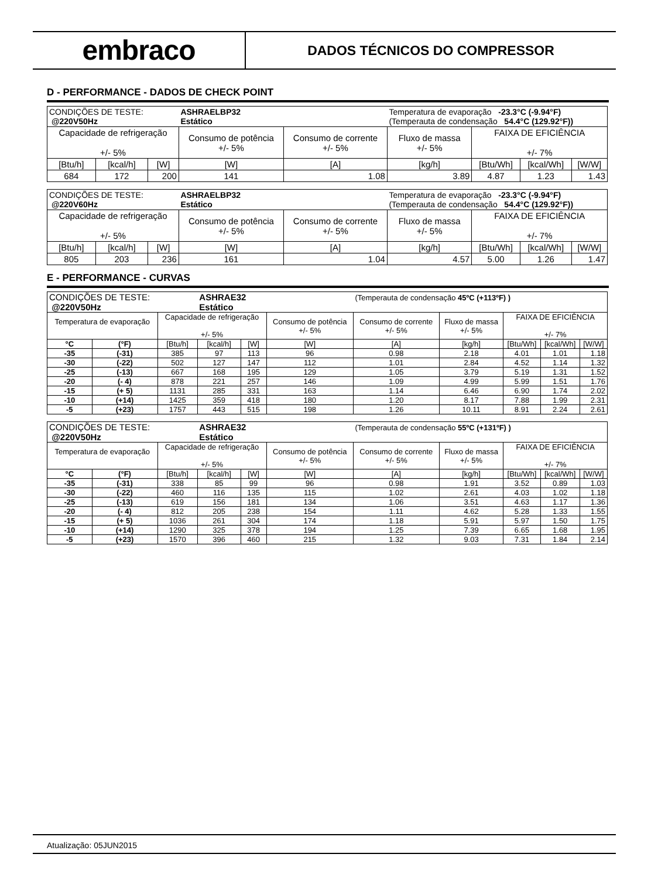embraco
DADOS TÉCNICOS DO COMPRESSOR
D - PERFORMANCE - DADOS DE CHECK POINT
| CONDIÇÕES DE TESTE: @220V50Hz | | | ASHRAELBP32 Estático | | Temperatura de evaporação -23.3°C (-9.94°F) (Temperauta de condensação 54.4°C (129.92°F)) | | | |
| Capacidade de refrigeração +/- 5% | | | Consumo de potência +/- 5% | Consumo de corrente +/- 5% | Fluxo de massa +/- 5% | FAIXA DE EFICIÊNCIA +/- 7% | | |
| [Btu/h] | [kcal/h] | [W] | [W] | [A] | [kg/h] | [Btu/Wh] | [kcal/Wh] | [W/W] |
| 684 | 172 | 200 | 141 | 1.08 | 3.89 | 4.87 | 1.23 | 1.43 |
| CONDIÇÕES DE TESTE: @220V60Hz | | | ASHRAELBP32 Estático | | Temperatura de evaporação -23.3°C (-9.94°F) (Temperauta de condensação 54.4°C (129.92°F)) | | | |
| Capacidade de refrigeração +/- 5% | | | Consumo de potência +/- 5% | Consumo de corrente +/- 5% | Fluxo de massa +/- 5% | FAIXA DE EFICIÊNCIA +/- 7% | | |
| [Btu/h] | [kcal/h] | [W] | [W] | [A] | [kg/h] | [Btu/Wh] | [kcal/Wh] | [W/W] |
| 805 | 203 | 236 | 161 | 1.04 | 4.57 | 5.00 | 1.26 | 1.47 |
E - PERFORMANCE - CURVAS
| CONDIÇÕES DE TESTE: @220V50Hz | | | ASHRAE32 Estático | | | (Temperauta de condensação 45ºC (+113ºF) ) | | | | |
| Temperatura de evaporação | | Capacidade de refrigeração +/- 5% | | | Consumo de potência +/- 5% | Consumo de corrente +/- 5% | Fluxo de massa +/- 5% | FAIXA DE EFICIÊNCIA +/- 7% | | |
| °C | (°F) | [Btu/h] | [kcal/h] | [W] | [W] | [A] | [kg/h] | [Btu/Wh] | [kcal/Wh] | [W/W] |
| -35 | (-31) | 385 | 97 | 113 | 96 | 0.98 | 2.18 | 4.01 | 1.01 | 1.18 |
| -30 | (-22) | 502 | 127 | 147 | 112 | 1.01 | 2.84 | 4.52 | 1.14 | 1.32 |
| -25 | (-13) | 667 | 168 | 195 | 129 | 1.05 | 3.79 | 5.19 | 1.31 | 1.52 |
| -20 | (- 4) | 878 | 221 | 257 | 146 | 1.09 | 4.99 | 5.99 | 1.51 | 1.76 |
| -15 | (+ 5) | 1131 | 285 | 331 | 163 | 1.14 | 6.46 | 6.90 | 1.74 | 2.02 |
| -10 | (+14) | 1425 | 359 | 418 | 180 | 1.20 | 8.17 | 7.88 | 1.99 | 2.31 |
| -5 | (+23) | 1757 | 443 | 515 | 198 | 1.26 | 10.11 | 8.91 | 2.24 | 2.61 |
| CONDIÇÕES DE TESTE: @220V50Hz | | | ASHRAE32 Estático | | | (Temperauta de condensação 55ºC (+131ºF) ) | | | | |
| Temperatura de evaporação | | Capacidade de refrigeração +/- 5% | | | Consumo de potência +/- 5% | Consumo de corrente +/- 5% | Fluxo de massa +/- 5% | FAIXA DE EFICIÊNCIA +/- 7% | | |
| °C | (°F) | [Btu/h] | [kcal/h] | [W] | [W] | [A] | [kg/h] | [Btu/Wh] | [kcal/Wh] | [W/W] |
| -35 | (-31) | 338 | 85 | 99 | 96 | 0.98 | 1.91 | 3.52 | 0.89 | 1.03 |
| -30 | (-22) | 460 | 116 | 135 | 115 | 1.02 | 2.61 | 4.03 | 1.02 | 1.18 |
| -25 | (-13) | 619 | 156 | 181 | 134 | 1.06 | 3.51 | 4.63 | 1.17 | 1.36 |
| -20 | (- 4) | 812 | 205 | 238 | 154 | 1.11 | 4.62 | 5.28 | 1.33 | 1.55 |
| -15 | (+ 5) | 1036 | 261 | 304 | 174 | 1.18 | 5.91 | 5.97 | 1.50 | 1.75 |
| -10 | (+14) | 1290 | 325 | 378 | 194 | 1.25 | 7.39 | 6.65 | 1.68 | 1.95 |
| -5 | (+23) | 1570 | 396 | 460 | 215 | 1.32 | 9.03 | 7.31 | 1.84 | 2.14 |
Atualização: 05JUN2015